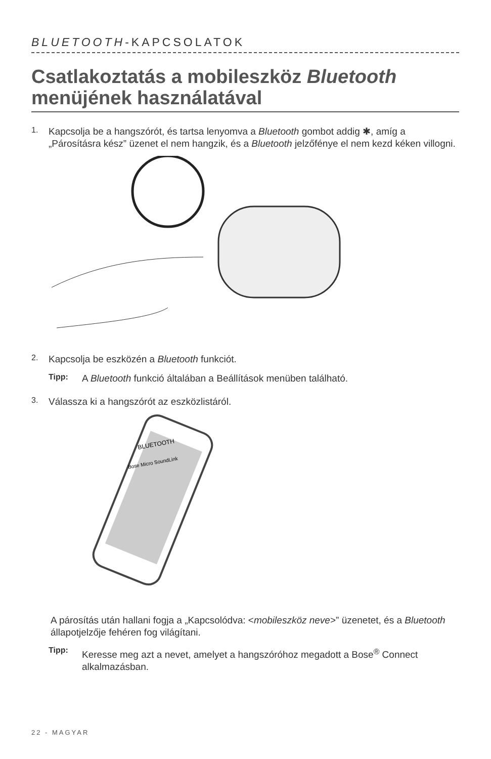BLUETOOTH-KAPCSOLATOK
Csatlakoztatás a mobileszköz Bluetooth menüjének használatával
1.
Kapcsolja be a hangszórót, és tartsa lenyomva a Bluetooth gombot addig ✱, amíg a „Párosításra kész” üzenet el nem hangzik, és a Bluetooth jelzőfénye el nem kezd kéken villogni.
2.
Kapcsolja be eszközén a Bluetooth funkciót.
Tipp:
A Bluetooth funkció általában a Beállítások menüben található.
3.
Válassza ki a hangszórót az eszközlistáról.
BLUETOOTH
Bose Micro SoundLink
A párosítás után hallani fogja a „Kapcsolódva: <mobileszköz neve>” üzenetet, és a Bluetooth állapotjelzője fehéren fog világítani.
Tipp:
Keresse meg azt a nevet, amelyet a hangszóróhoz megadott a Bose<sup>®</sup> Connect alkalmazásban.
22 - MAGYAR